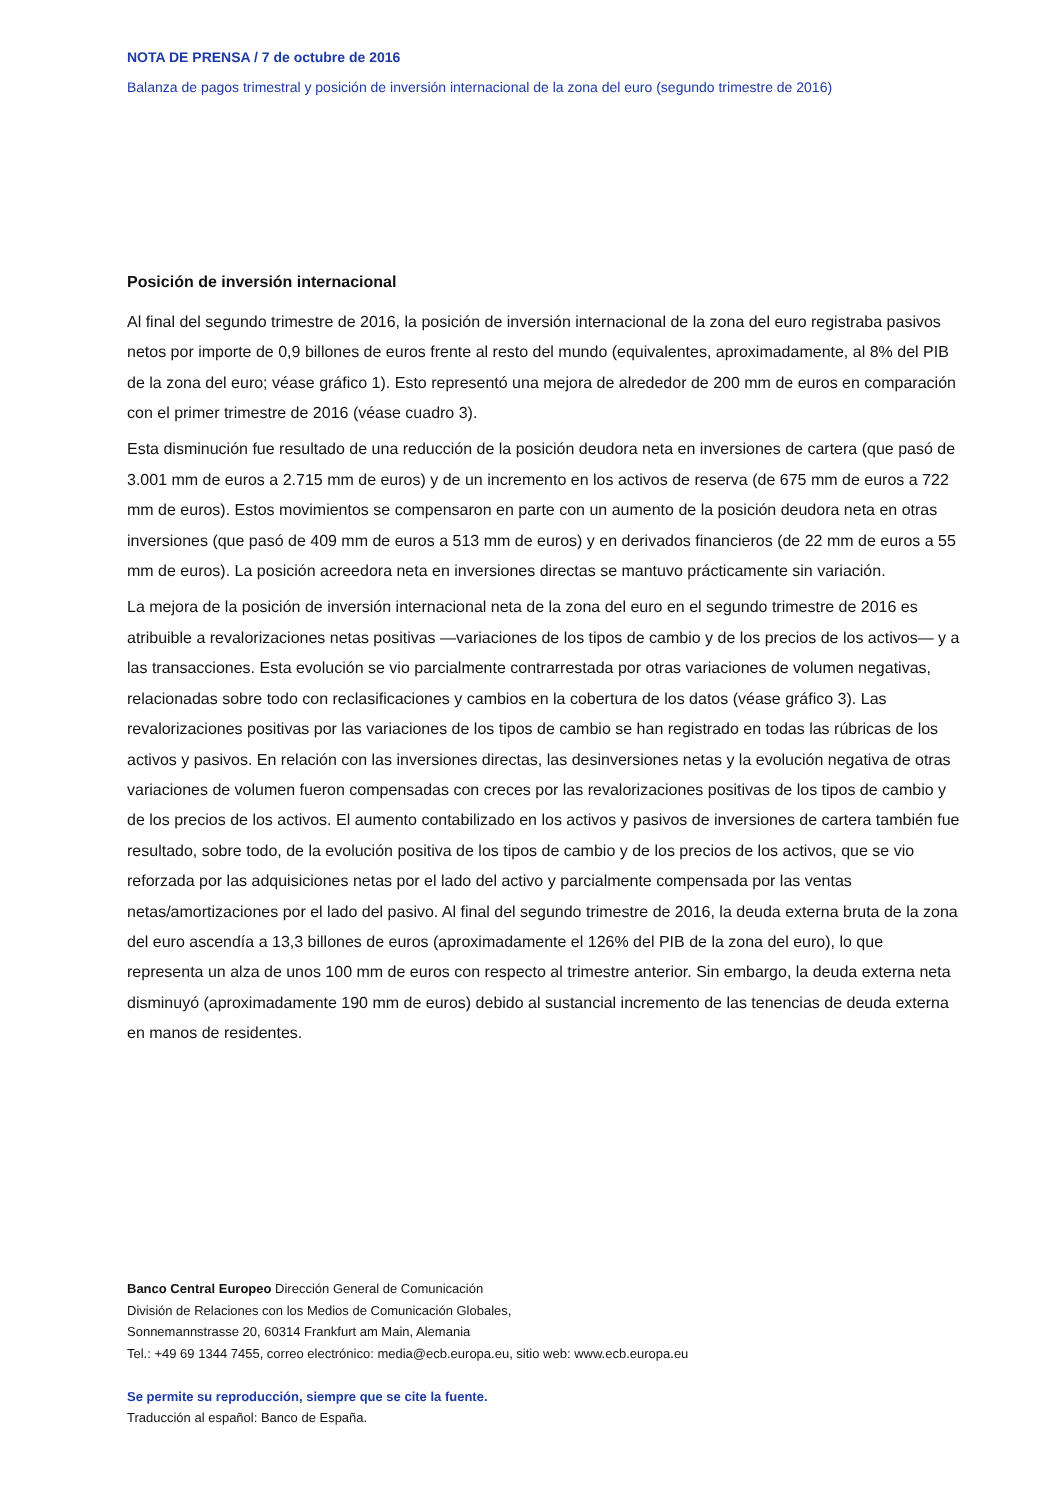NOTA DE PRENSA / 7 de octubre de 2016
Balanza de pagos trimestral y posición de inversión internacional de la zona del euro (segundo trimestre de 2016)
Posición de inversión internacional
Al final del segundo trimestre de 2016, la posición de inversión internacional de la zona del euro registraba pasivos netos por importe de 0,9 billones de euros frente al resto del mundo (equivalentes, aproximadamente, al 8% del PIB de la zona del euro; véase gráfico 1). Esto representó una mejora de alrededor de 200 mm de euros en comparación con el primer trimestre de 2016 (véase cuadro 3).
Esta disminución fue resultado de una reducción de la posición deudora neta en inversiones de cartera (que pasó de 3.001 mm de euros a 2.715 mm de euros) y de un incremento en los activos de reserva (de 675 mm de euros a 722 mm de euros). Estos movimientos se compensaron en parte con un aumento de la posición deudora neta en otras inversiones (que pasó de 409 mm de euros a 513 mm de euros) y en derivados financieros (de 22 mm de euros a 55 mm de euros). La posición acreedora neta en inversiones directas se mantuvo prácticamente sin variación.
La mejora de la posición de inversión internacional neta de la zona del euro en el segundo trimestre de 2016 es atribuible a revalorizaciones netas positivas —variaciones de los tipos de cambio y de los precios de los activos— y a las transacciones. Esta evolución se vio parcialmente contrarrestada por otras variaciones de volumen negativas, relacionadas sobre todo con reclasificaciones y cambios en la cobertura de los datos (véase gráfico 3). Las revalorizaciones positivas por las variaciones de los tipos de cambio se han registrado en todas las rúbricas de los activos y pasivos. En relación con las inversiones directas, las desinversiones netas y la evolución negativa de otras variaciones de volumen fueron compensadas con creces por las revalorizaciones positivas de los tipos de cambio y de los precios de los activos. El aumento contabilizado en los activos y pasivos de inversiones de cartera también fue resultado, sobre todo, de la evolución positiva de los tipos de cambio y de los precios de los activos, que se vio reforzada por las adquisiciones netas por el lado del activo y parcialmente compensada por las ventas netas/amortizaciones por el lado del pasivo. Al final del segundo trimestre de 2016, la deuda externa bruta de la zona del euro ascendía a 13,3 billones de euros (aproximadamente el 126% del PIB de la zona del euro), lo que representa un alza de unos 100 mm de euros con respecto al trimestre anterior. Sin embargo, la deuda externa neta disminuyó (aproximadamente 190 mm de euros) debido al sustancial incremento de las tenencias de deuda externa en manos de residentes.
Banco Central Europeo Dirección General de Comunicación
División de Relaciones con los Medios de Comunicación Globales,
Sonnemannstrasse 20, 60314 Frankfurt am Main, Alemania
Tel.: +49 69 1344 7455, correo electrónico: media@ecb.europa.eu, sitio web: www.ecb.europa.eu
Se permite su reproducción, siempre que se cite la fuente.
Traducción al español: Banco de España.